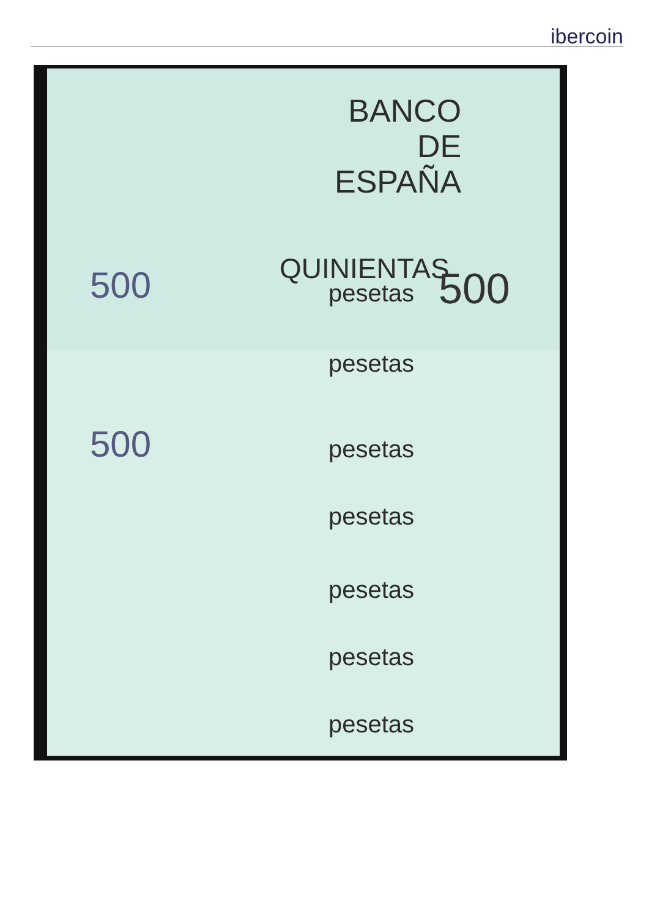ibercoin
BANCO
DE
ESPAÑA
QUINIENTAS
pesetas
500 500
pesetas
pesetas
500
pesetas
pesetas
pesetas
pesetas